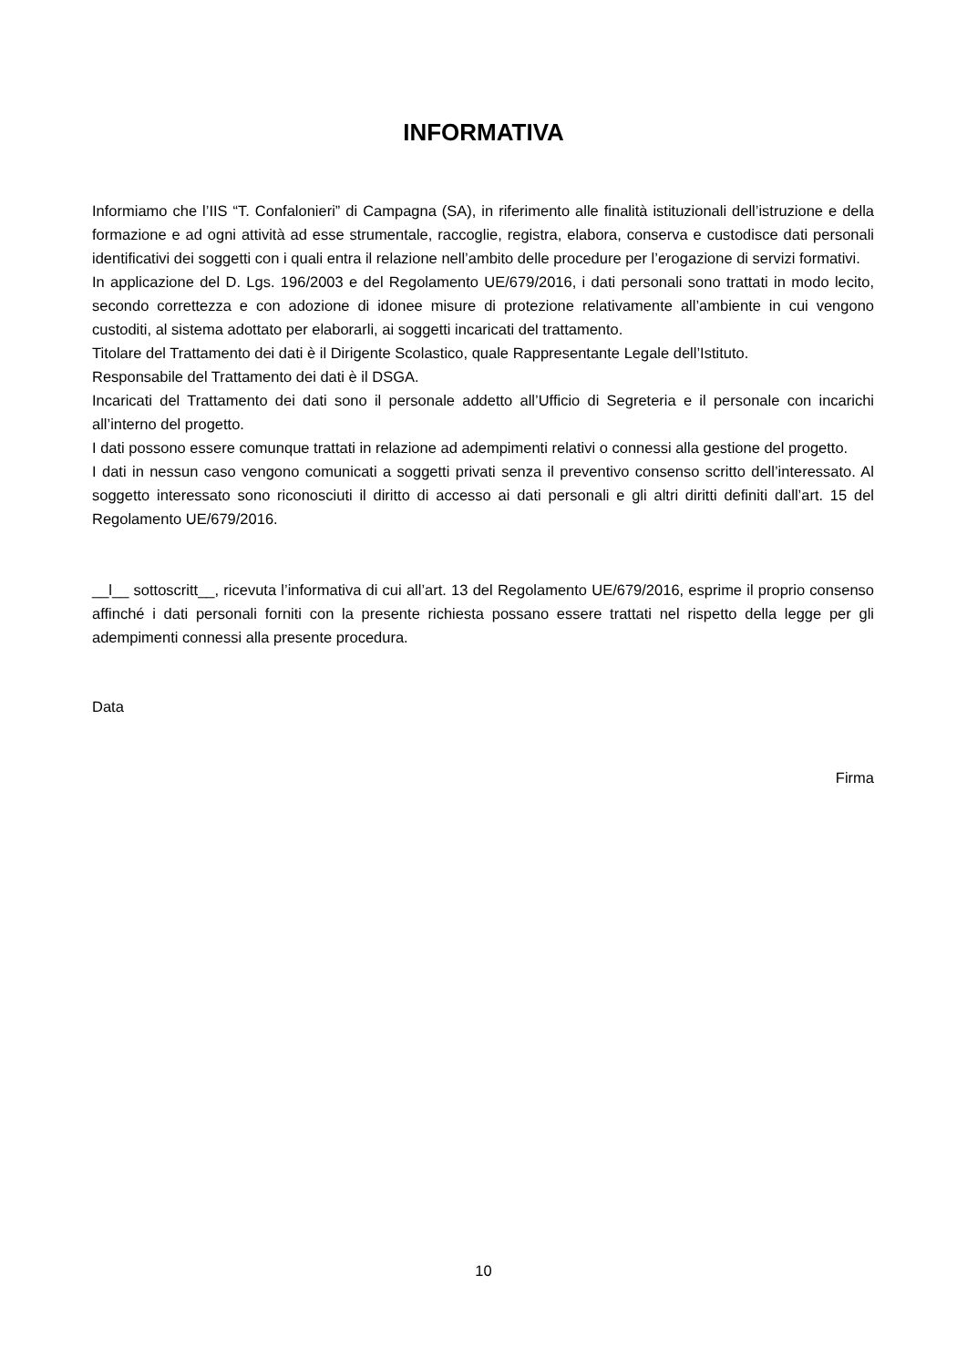INFORMATIVA
Informiamo che l’IIS “T. Confalonieri” di Campagna (SA), in riferimento alle finalità istituzionali dell’istruzione e della formazione e ad ogni attività ad esse strumentale, raccoglie, registra, elabora, conserva e custodisce dati personali identificativi dei soggetti con i quali entra il relazione nell’ambito delle procedure per l’erogazione di servizi formativi.
In applicazione del D. Lgs. 196/2003 e del Regolamento UE/679/2016, i dati personali sono trattati in modo lecito, secondo correttezza e con adozione di idonee misure di protezione relativamente all’ambiente in cui vengono custoditi, al sistema adottato per elaborarli, ai soggetti incaricati del trattamento.
Titolare del Trattamento dei dati è il Dirigente Scolastico, quale Rappresentante Legale dell’Istituto.
Responsabile del Trattamento dei dati è il DSGA.
Incaricati del Trattamento dei dati sono il personale addetto all’Ufficio di Segreteria e il personale con incarichi all’interno del progetto.
I dati possono essere comunque trattati in relazione ad adempimenti relativi o connessi alla gestione del progetto.
I dati in nessun caso vengono comunicati a soggetti privati senza il preventivo consenso scritto dell’interessato. Al soggetto interessato sono riconosciuti il diritto di accesso ai dati personali e gli altri diritti definiti dall’art. 15 del Regolamento UE/679/2016.
__l__ sottoscritt__, ricevuta l’informativa di cui all’art. 13 del Regolamento UE/679/2016, esprime il proprio consenso affinché i dati personali forniti con la presente richiesta possano essere trattati nel rispetto della legge per gli adempimenti connessi alla presente procedura.
Data
Firma
10